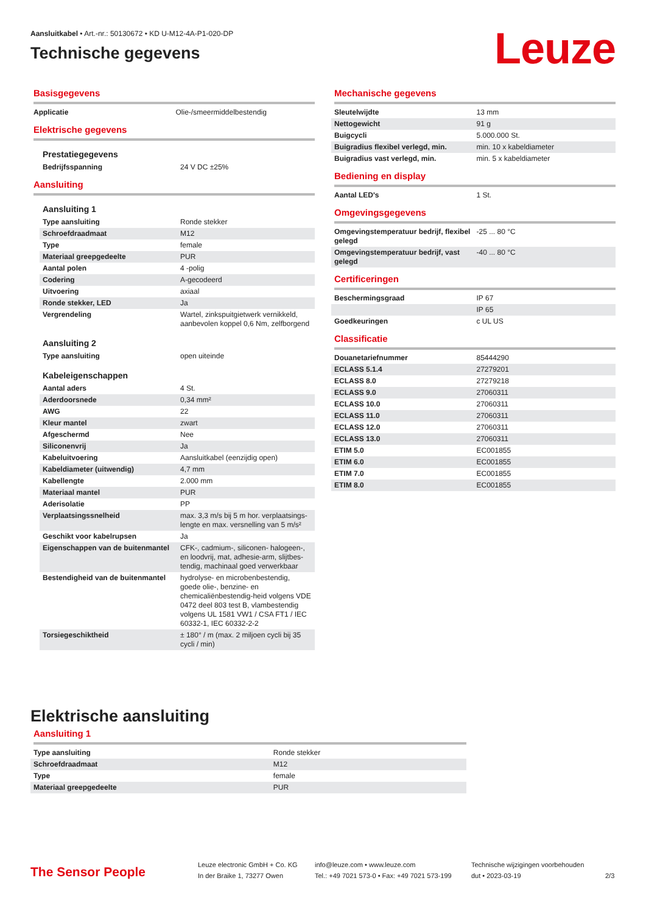Aansluitkabel • Art.-nr.: 50130672 • KD U-M12-4A-P1-020-DP
Technische gegevens
Leuze
Basisgegevens
| Applicatie | Olie-/smeermiddelbestendig |
Elektrische gegevens
Prestatiegegevens
| Bedrijfsspanning | 24 V DC ±25% |
Aansluiting
Aansluiting 1
| Type aansluiting | Ronde stekker |
| Schroefdraadmaat | M12 |
| Type | female |
| Materiaal greepgedeelte | PUR |
| Aantal polen | 4 -polig |
| Codering | A-gecodeerd |
| Uitvoering | axiaal |
| Ronde stekker, LED | Ja |
| Vergrendeling | Wartel, zinkspuitgietwerk vernikkeld, aanbevolen koppel 0,6 Nm, zelfborgend |
Aansluiting 2
| Type aansluiting | open uiteinde |
Kabeleigenschappen
| Aantal aders | 4 St. |
| Aderdoorsnede | 0,34 mm² |
| AWG | 22 |
| Kleur mantel | zwart |
| Afgeschermd | Nee |
| Siliconenvrij | Ja |
| Kabeluitvoering | Aansluitkabel (eenzijdig open) |
| Kabeldiameter (uitwendig) | 4,7 mm |
| Kabellengte | 2.000 mm |
| Materiaal mantel | PUR |
| Aderisolatie | PP |
| Verplaatsingssnelheid | max. 3,3 m/s bij 5 m hor. verplaatsings-lengte en max. versnelling van 5 m/s² |
| Geschikt voor kabelrupsen | Ja |
| Eigenschappen van de buitenmantel | CFK-, cadmium-, siliconen- halogeen-, en loodvrij, mat, adhesie-arm, slijtbes-tendig, machinaal goed verwerkbaar |
| Bestendigheid van de buitenmantel | hydrolyse- en microbenbestendig, goede olie-, benzine- en chemicaliënbestendig-heid volgens VDE 0472 deel 803 test B, vlambestendig volgens UL 1581 VW1 / CSA FT1 / IEC 60332-1, IEC 60332-2-2 |
| Torsiegeschiktheid | ± 180° / m (max. 2 miljoen cycli bij 35 cycli / min) |
Mechanische gegevens
| Sleutelwijdte | 13 mm |
| Nettogewicht | 91 g |
| Buigcycli | 5.000.000 St. |
| Buigradius flexibel verlegd, min. | min. 10 x kabeldiameter |
| Buigradius vast verlegd, min. | min. 5 x kabeldiameter |
Bediening en display
| Aantal LED's | 1 St. |
Omgevingsgegevens
| Omgevingstemperatuur bedrijf, flexibel gelegd | -25 ... 80 °C |
| Omgevingstemperatuur bedrijf, vast gelegd | -40 ... 80 °C |
Certificeringen
| Beschermingsgraad | IP 67 |
| | IP 65 |
| Goedkeuringen | c UL US |
Classificatie
| Douanetariefnummer | 85444290 |
| ECLASS 5.1.4 | 27279201 |
| ECLASS 8.0 | 27279218 |
| ECLASS 9.0 | 27060311 |
| ECLASS 10.0 | 27060311 |
| ECLASS 11.0 | 27060311 |
| ECLASS 12.0 | 27060311 |
| ECLASS 13.0 | 27060311 |
| ETIM 5.0 | EC001855 |
| ETIM 6.0 | EC001855 |
| ETIM 7.0 | EC001855 |
| ETIM 8.0 | EC001855 |
Elektrische aansluiting
Aansluiting 1
| Type aansluiting | Ronde stekker |
| Schroefdraadmaat | M12 |
| Type | female |
| Materiaal greepgedeelte | PUR |
The Sensor People
Leuze electronic GmbH + Co. KG
In der Braike 1, 73277 Owen
info@leuze.com • www.leuze.com
Tel.: +49 7021 573-0 • Fax: +49 7021 573-199
Technische wijzigingen voorbehouden
dut • 2023-03-19
2/3